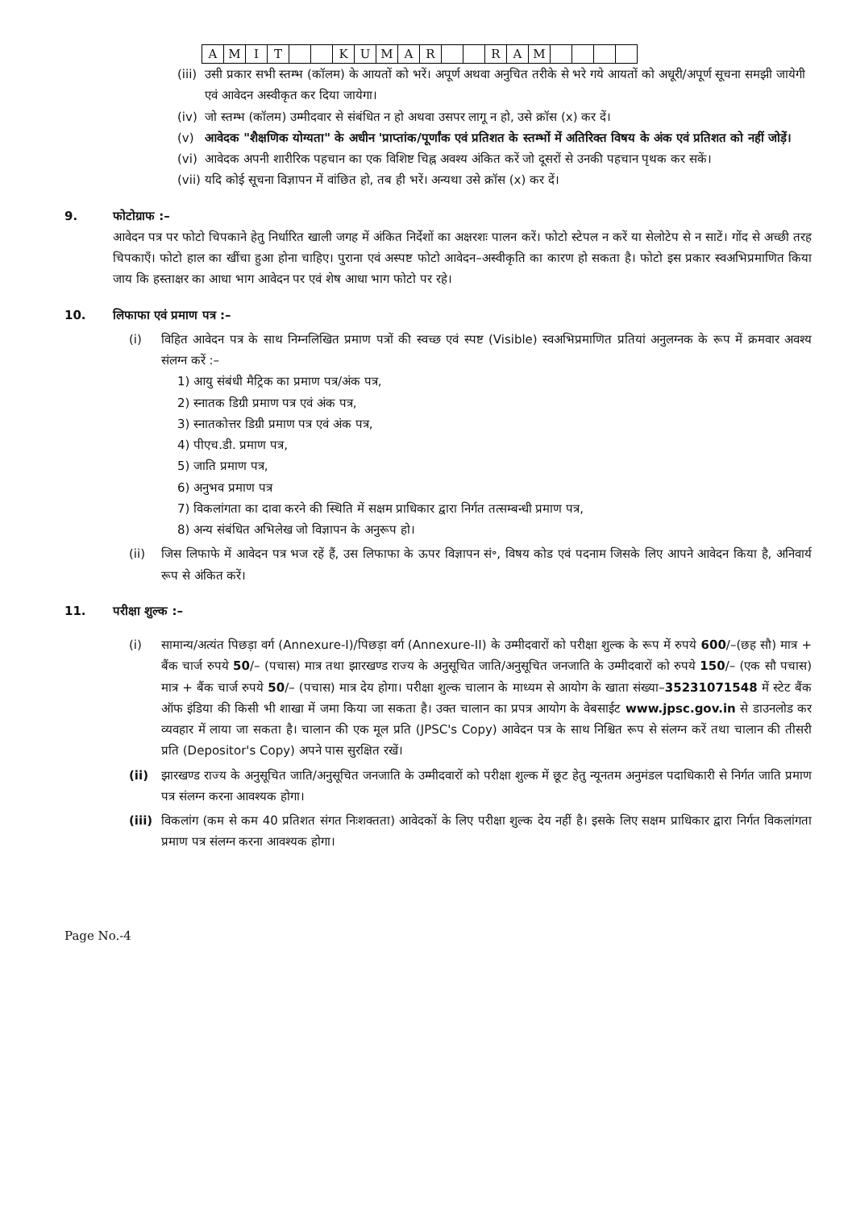| A | M | I | T | | | K | U | M | A | R | | | R | A | M | | | | |
(iii) उसी प्रकार सभी स्तम्भ (कॉलम) के आयतों को भरें। अपूर्ण अथवा अनुचित तरीके से भरे गये आयतों को अधूरी/अपूर्ण सूचना समझी जायेगी एवं आवेदन अस्वीकृत कर दिया जायेगा।
(iv) जो स्तम्भ (कॉलम) उम्मीदवार से संबंधित न हो अथवा उसपर लागू न हो, उसे क्रॉस (x) कर दें।
(v) आवेदक "शैक्षणिक योग्यता" के अधीन 'प्राप्तांक/पूर्णांक एवं प्रतिशत के स्तम्भों में अतिरिक्त विषय के अंक एवं प्रतिशत को नहीं जोड़ें।
(vi) आवेदक अपनी शारीरिक पहचान का एक विशिष्ट चिह्न अवश्य अंकित करें जो दूसरों से उनकी पहचान पृथक कर सकें।
(vii) यदि कोई सूचना विज्ञापन में वांछित हो, तब ही भरें। अन्यथा उसे क्रॉस (x) कर दें।
9. फोटोग्राफ :–
आवेदन पत्र पर फोटो चिपकाने हेतु निर्धारित खाली जगह में अंकित निर्देशों का अक्षरशः पालन करें। फोटो स्टेपल न करें या सेलोटेप से न साटें। गोंद से अच्छी तरह चिपकाएँ। फोटो हाल का खींचा हुआ होना चाहिए। पुराना एवं अस्पष्ट फोटो आवेदन–अस्वीकृति का कारण हो सकता है। फोटो इस प्रकार स्वअभिप्रमाणित किया जाय कि हस्ताक्षर का आधा भाग आवेदन पर एवं शेष आधा भाग फोटो पर रहे।
10. लिफाफा एवं प्रमाण पत्र :–
(i) विहित आवेदन पत्र के साथ निम्नलिखित प्रमाण पत्रों की स्वच्छ एवं स्पष्ट (Visible) स्वअभिप्रमाणित प्रतियां अनुलग्नक के रूप में क्रमवार अवश्य संलग्न करें :–
1) आयु संबंधी मैट्रिक का प्रमाण पत्र/अंक पत्र,
2) स्नातक डिग्री प्रमाण पत्र एवं अंक पत्र,
3) स्नातकोत्तर डिग्री प्रमाण पत्र एवं अंक पत्र,
4) पीएच.डी. प्रमाण पत्र,
5) जाति प्रमाण पत्र,
6) अनुभव प्रमाण पत्र
7) विकलांगता का दावा करने की स्थिति में सक्षम प्राधिकार द्वारा निर्गत तत्सम्बन्धी प्रमाण पत्र,
8) अन्य संबंधित अभिलेख जो विज्ञापन के अनुरूप हो।
(ii) जिस लिफाफे में आवेदन पत्र भज रहें हैं, उस लिफाफा के ऊपर विज्ञापन सं॰, विषय कोड एवं पदनाम जिसके लिए आपने आवेदन किया है, अनिवार्य रूप से अंकित करें।
11. परीक्षा शुल्क :–
(i) सामान्य/अत्यंत पिछड़ा वर्ग (Annexure-I)/पिछड़ा वर्ग (Annexure-II) के उम्मीदवारों को परीक्षा शुल्क के रूप में रुपये 600/–(छह सौ) मात्र + बैंक चार्ज रुपये 50/– (पचास) मात्र तथा झारखण्ड राज्य के अनुसूचित जाति/अनुसूचित जनजाति के उम्मीदवारों को रुपये 150/– (एक सौ पचास) मात्र + बैंक चार्ज रुपये 50/– (पचास) मात्र देय होगा। परीक्षा शुल्क चालान के माध्यम से आयोग के खाता संख्या–35231071548 में स्टेट बैंक ऑफ इंडिया की किसी भी शाखा में जमा किया जा सकता है। उक्त चालान का प्रपत्र आयोग के वेबसाईट www.jpsc.gov.in से डाउनलोड कर व्यवहार में लाया जा सकता है। चालान की एक मूल प्रति (JPSC's Copy) आवेदन पत्र के साथ निश्चित रूप से संलग्न करें तथा चालान की तीसरी प्रति (Depositor's Copy) अपने पास सुरक्षित रखें।
(ii) झारखण्ड राज्य के अनुसूचित जाति/अनुसूचित जनजाति के उम्मीदवारों को परीक्षा शुल्क में छूट हेतु न्यूनतम अनुमंडल पदाधिकारी से निर्गत जाति प्रमाण पत्र संलग्न करना आवश्यक होगा।
(iii) विकलांग (कम से कम 40 प्रतिशत संगत निःशक्तता) आवेदकों के लिए परीक्षा शुल्क देय नहीं है। इसके लिए सक्षम प्राधिकार द्वारा निर्गत विकलांगता प्रमाण पत्र संलग्न करना आवश्यक होगा।
Page No.-4